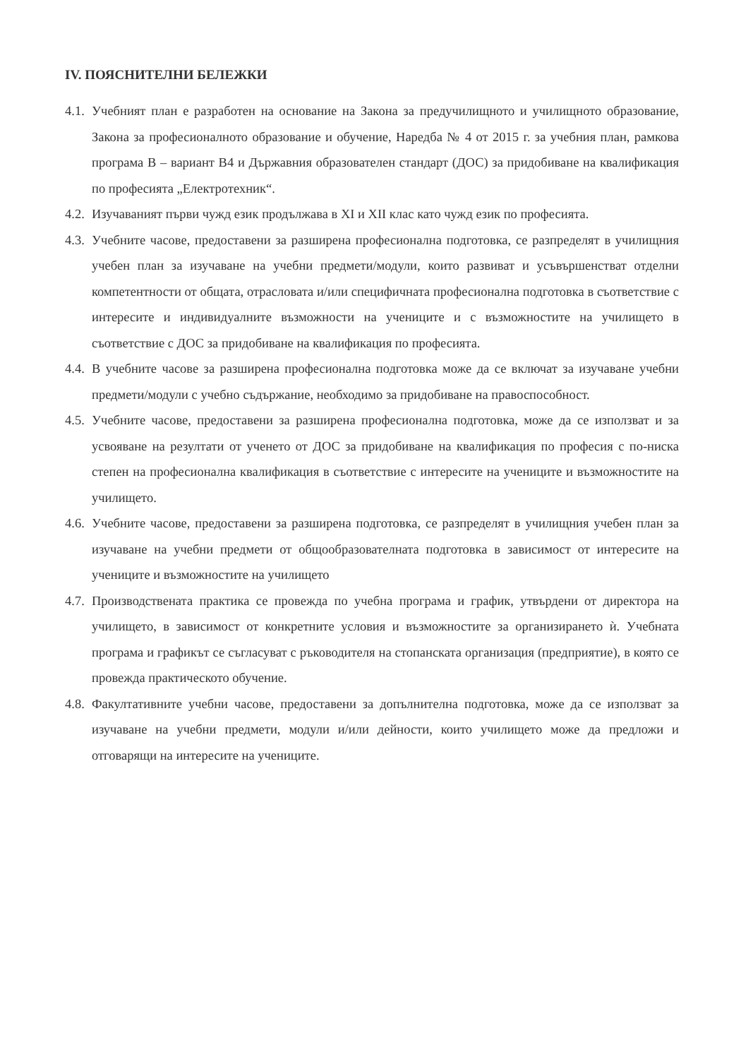IV. ПОЯСНИТЕЛНИ БЕЛЕЖКИ
4.1. Учебният план е разработен на основание на Закона за предучилищното и училищното образование, Закона за професионалното образование и обучение, Наредба № 4 от 2015 г. за учебния план, рамкова програма В – вариант В4 и Държавния образователен стандарт (ДОС) за придобиване на квалификация по професията „Електротехник“.
4.2. Изучаваният първи чужд език продължава в XI и XII клас като чужд език по професията.
4.3. Учебните часове, предоставени за разширена професионална подготовка, се разпределят в училищния учебен план за изучаване на учебни предмети/модули, които развиват и усъвършенстват отделни компетентности от общата, отрасловата и/или специфичната професионална подготовка в съответствие с интересите и индивидуалните възможности на учениците и с възможностите на училището в съответствие с ДОС за придобиване на квалификация по професията.
4.4. В учебните часове за разширена професионална подготовка може да се включат за изучаване учебни предмети/модули с учебно съдържание, необходимо за придобиване на правоспособност.
4.5. Учебните часове, предоставени за разширена професионална подготовка, може да се използват и за усвояване на резултати от ученето от ДОС за придобиване на квалификация по професия с по-ниска степен на професионална квалификация в съответствие с интересите на учениците и възможностите на училището.
4.6. Учебните часове, предоставени за разширена подготовка, се разпределят в училищния учебен план за изучаване на учебни предмети от общообразователната подготовка в зависимост от интересите на учениците и възможностите на училището
4.7. Производствената практика се провежда по учебна програма и график, утвърдени от директора на училището, в зависимост от конкретните условия и възможностите за организирането ѝ. Учебната програма и графикът се съгласуват с ръководителя на стопанската организация (предприятие), в която се провежда практическото обучение.
4.8. Факултативните учебни часове, предоставени за допълнителна подготовка, може да се използват за изучаване на учебни предмети, модули и/или дейности, които училището може да предложи и отговарящи на интересите на учениците.